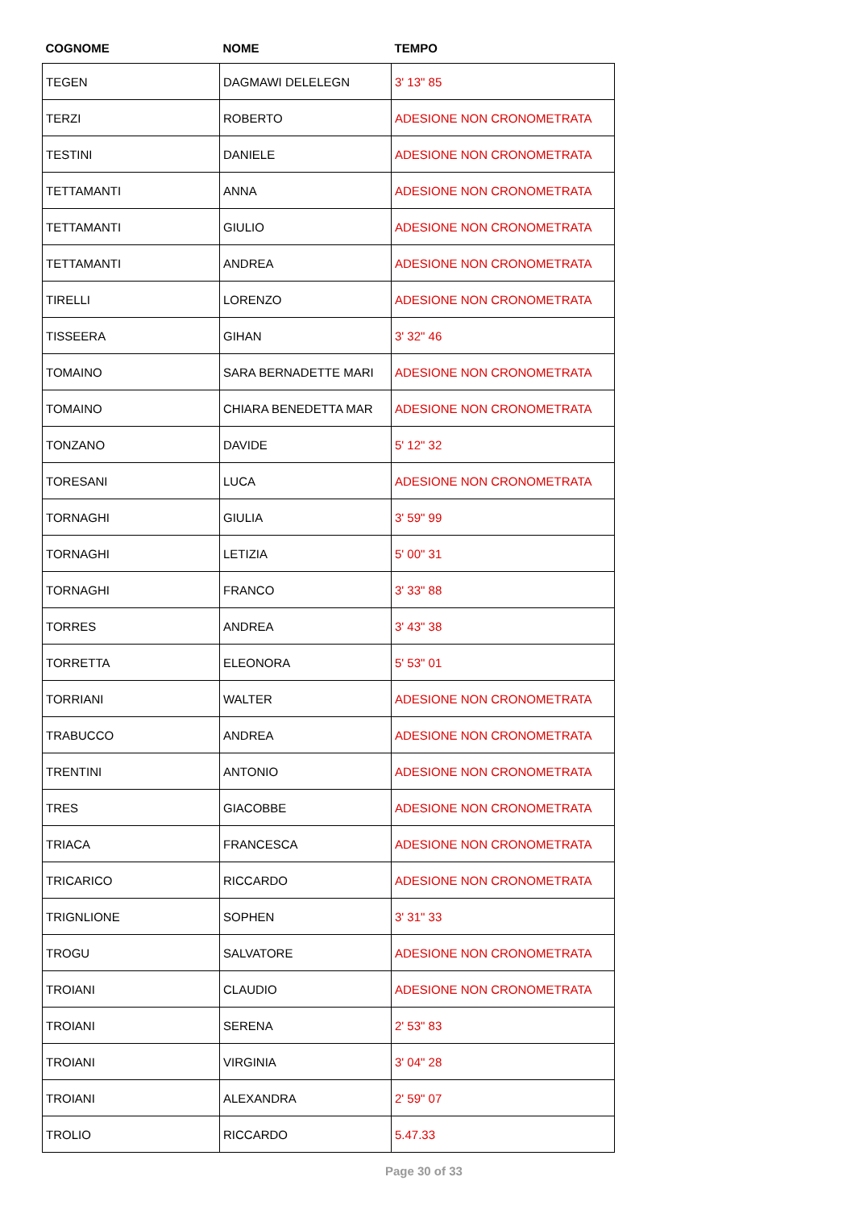| COGNOME | NOME | TEMPO |
| --- | --- | --- |
| TEGEN | DAGMAWI DELELEGN | 3' 13" 85 |
| TERZI | ROBERTO | ADESIONE NON CRONOMETRATA |
| TESTINI | DANIELE | ADESIONE NON CRONOMETRATA |
| TETTAMANTI | ANNA | ADESIONE NON CRONOMETRATA |
| TETTAMANTI | GIULIO | ADESIONE NON CRONOMETRATA |
| TETTAMANTI | ANDREA | ADESIONE NON CRONOMETRATA |
| TIRELLI | LORENZO | ADESIONE NON CRONOMETRATA |
| TISSEERA | GIHAN | 3' 32" 46 |
| TOMAINO | SARA BERNADETTE MARI | ADESIONE NON CRONOMETRATA |
| TOMAINO | CHIARA BENEDETTA MAR | ADESIONE NON CRONOMETRATA |
| TONZANO | DAVIDE | 5' 12" 32 |
| TORESANI | LUCA | ADESIONE NON CRONOMETRATA |
| TORNAGHI | GIULIA | 3' 59" 99 |
| TORNAGHI | LETIZIA | 5' 00" 31 |
| TORNAGHI | FRANCO | 3' 33" 88 |
| TORRES | ANDREA | 3' 43" 38 |
| TORRETTA | ELEONORA | 5' 53" 01 |
| TORRIANI | WALTER | ADESIONE NON CRONOMETRATA |
| TRABUCCO | ANDREA | ADESIONE NON CRONOMETRATA |
| TRENTINI | ANTONIO | ADESIONE NON CRONOMETRATA |
| TRES | GIACOBBE | ADESIONE NON CRONOMETRATA |
| TRIACA | FRANCESCA | ADESIONE NON CRONOMETRATA |
| TRICARICO | RICCARDO | ADESIONE NON CRONOMETRATA |
| TRIGNLIONE | SOPHEN | 3' 31" 33 |
| TROGU | SALVATORE | ADESIONE NON CRONOMETRATA |
| TROIANI | CLAUDIO | ADESIONE NON CRONOMETRATA |
| TROIANI | SERENA | 2' 53" 83 |
| TROIANI | VIRGINIA | 3' 04" 28 |
| TROIANI | ALEXANDRA | 2' 59" 07 |
| TROLIO | RICCARDO | 5.47.33 |
Page 30 of 33